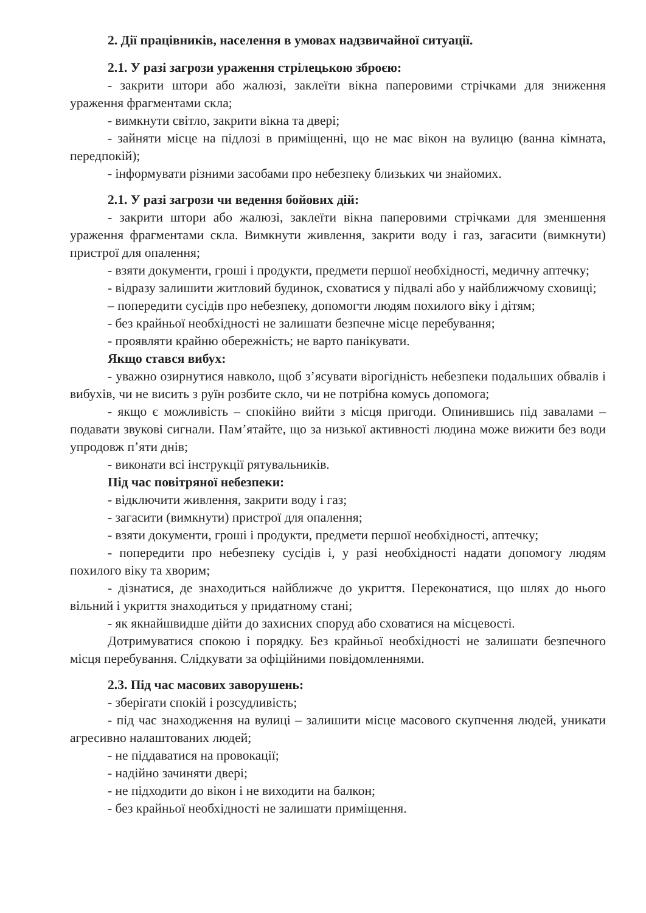2. Дії працівників, населення в умовах надзвичайної ситуації.
2.1. У разі загрози ураження стрілецькою зброєю:
- закрити штори або жалюзі, заклеїти вікна паперовими стрічками для зниження ураження фрагментами скла;
- вимкнути світло, закрити вікна та двері;
- зайняти місце на підлозі в приміщенні, що не має вікон на вулицю (ванна кімната, передпокій);
- інформувати різними засобами про небезпеку близьких чи знайомих.
2.1. У разі загрози чи ведення бойових дій:
- закрити штори або жалюзі, заклеїти вікна паперовими стрічками для зменшення ураження фрагментами скла. Вимкнути живлення, закрити воду і газ, загасити (вимкнути) пристрої для опалення;
- взяти документи, гроші і продукти, предмети першої необхідності, медичну аптечку;
- відразу залишити житловий будинок, сховатися у підвалі або у найближчому сховищі;
– попередити сусідів про небезпеку, допомогти людям похилого віку і дітям;
- без крайньої необхідності не залишати безпечне місце перебування;
- проявляти крайню обережність; не варто панікувати.
Якщо стався вибух:
- уважно озирнутися навколо, щоб з’ясувати вірогідність небезпеки подальших обвалів і вибухів, чи не висить з руїн розбите скло, чи не потрібна комусь допомога;
- якщо є можливість – спокійно вийти з місця пригоди. Опинившись під завалами – подавати звукові сигнали. Пам’ятайте, що за низької активності людина може вижити без води упродовж п’яти днів;
- виконати всі інструкції рятувальників.
Під час повітряної небезпеки:
- відключити живлення, закрити воду і газ;
- загасити (вимкнути) пристрої для опалення;
- взяти документи, гроші і продукти, предмети першої необхідності, аптечку;
- попередити про небезпеку сусідів і, у разі необхідності надати допомогу людям похилого віку та хворим;
- дізнатися, де знаходиться найближче до укриття. Переконатися, що шлях до нього вільний і укриття знаходиться у придатному стані;
- як якнайшвидше дійти до захисних споруд або сховатися на місцевості.
Дотримуватися спокою і порядку. Без крайньої необхідності не залишати безпечного місця перебування. Слідкувати за офіційними повідомленнями.
2.3. Під час масових заворушень:
- зберігати спокій і розсудливість;
- під час знаходження на вулиці – залишити місце масового скупчення людей, уникати агресивно налаштованих людей;
- не піддаватися на провокації;
- надійно зачиняти двері;
- не підходити до вікон і не виходити на балкон;
- без крайньої необхідності не залишати приміщення.